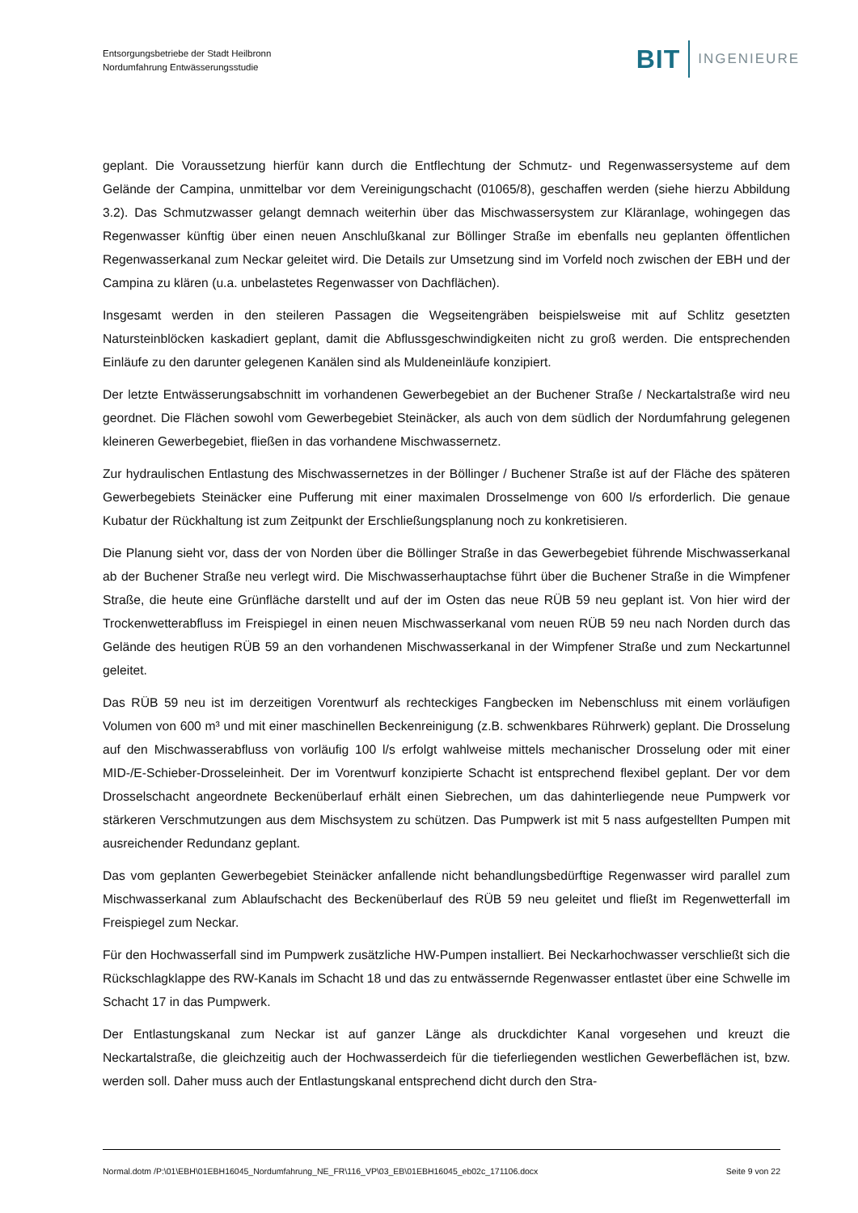Entsorgungsbetriebe der Stadt Heilbronn
Nordumfahrung Entwässerungsstudie
BIT INGENIEURE
geplant. Die Voraussetzung hierfür kann durch die Entflechtung der Schmutz- und Regenwassersysteme auf dem Gelände der Campina, unmittelbar vor dem Vereinigungschacht (01065/8), geschaffen werden (siehe hierzu Abbildung 3.2). Das Schmutzwasser gelangt demnach weiterhin über das Mischwassersystem zur Kläranlage, wohingegen das Regenwasser künftig über einen neuen Anschlußkanal zur Böllinger Straße im ebenfalls neu geplanten öffentlichen Regenwasserkanal zum Neckar geleitet wird. Die Details zur Umsetzung sind im Vorfeld noch zwischen der EBH und der Campina zu klären (u.a. unbelastetes Regenwasser von Dachflächen).
Insgesamt werden in den steileren Passagen die Wegseitengräben beispielsweise mit auf Schlitz gesetzten Natursteinblöcken kaskadiert geplant, damit die Abflussgeschwindigkeiten nicht zu groß werden. Die entsprechenden Einläufe zu den darunter gelegenen Kanälen sind als Muldeneinläufe konzipiert.
Der letzte Entwässerungsabschnitt im vorhandenen Gewerbegebiet an der Buchener Straße / Neckartalstraße wird neu geordnet. Die Flächen sowohl vom Gewerbegebiet Steinäcker, als auch von dem südlich der Nordumfahrung gelegenen kleineren Gewerbegebiet, fließen in das vorhandene Mischwassernetz.
Zur hydraulischen Entlastung des Mischwassernetzes in der Böllinger / Buchener Straße ist auf der Fläche des späteren Gewerbegebiets Steinäcker eine Pufferung mit einer maximalen Drosselmenge von 600 l/s erforderlich. Die genaue Kubatur der Rückhaltung ist zum Zeitpunkt der Erschließungsplanung noch zu konkretisieren.
Die Planung sieht vor, dass der von Norden über die Böllinger Straße in das Gewerbegebiet führende Mischwasserkanal ab der Buchener Straße neu verlegt wird. Die Mischwasserhauptachse führt über die Buchener Straße in die Wimpfener Straße, die heute eine Grünfläche darstellt und auf der im Osten das neue RÜB 59 neu geplant ist. Von hier wird der Trockenwetterabfluss im Freispiegel in einen neuen Mischwasserkanal vom neuen RÜB 59 neu nach Norden durch das Gelände des heutigen RÜB 59 an den vorhandenen Mischwasserkanal in der Wimpfener Straße und zum Neckartunnel geleitet.
Das RÜB 59 neu ist im derzeitigen Vorentwurf als rechteckiges Fangbecken im Nebenschluss mit einem vorläufigen Volumen von 600 m³ und mit einer maschinellen Beckenreinigung (z.B. schwenkbares Rührwerk) geplant. Die Drosselung auf den Mischwasserabfluss von vorläufig 100 l/s erfolgt wahlweise mittels mechanischer Drosselung oder mit einer MID-/E-Schieber-Drosseleinheit. Der im Vorentwurf konzipierte Schacht ist entsprechend flexibel geplant. Der vor dem Drosselschacht angeordnete Beckenüberlauf erhält einen Siebrechen, um das dahinterliegende neue Pumpwerk vor stärkeren Verschmutzungen aus dem Mischsystem zu schützen. Das Pumpwerk ist mit 5 nass aufgestellten Pumpen mit ausreichender Redundanz geplant.
Das vom geplanten Gewerbegebiet Steinäcker anfallende nicht behandlungsbedürftige Regenwasser wird parallel zum Mischwasserkanal zum Ablaufschacht des Beckenüberlauf des RÜB 59 neu geleitet und fließt im Regenwetterfall im Freispiegel zum Neckar.
Für den Hochwasserfall sind im Pumpwerk zusätzliche HW-Pumpen installiert. Bei Neckarhochwasser verschließt sich die Rückschlagklappe des RW-Kanals im Schacht 18 und das zu entwässernde Regenwasser entlastet über eine Schwelle im Schacht 17 in das Pumpwerk.
Der Entlastungskanal zum Neckar ist auf ganzer Länge als druckdichter Kanal vorgesehen und kreuzt die Neckartalstraße, die gleichzeitig auch der Hochwasserdeich für die tieferliegenden westlichen Gewerbeflächen ist, bzw. werden soll. Daher muss auch der Entlastungskanal entsprechend dicht durch den Stra-
Normal.dotm /P:\01\EBH\01EBH16045_Nordumfahrung_NE_FR\116_VP\03_EB\01EBH16045_eb02c_171106.docx Seite 9 von 22